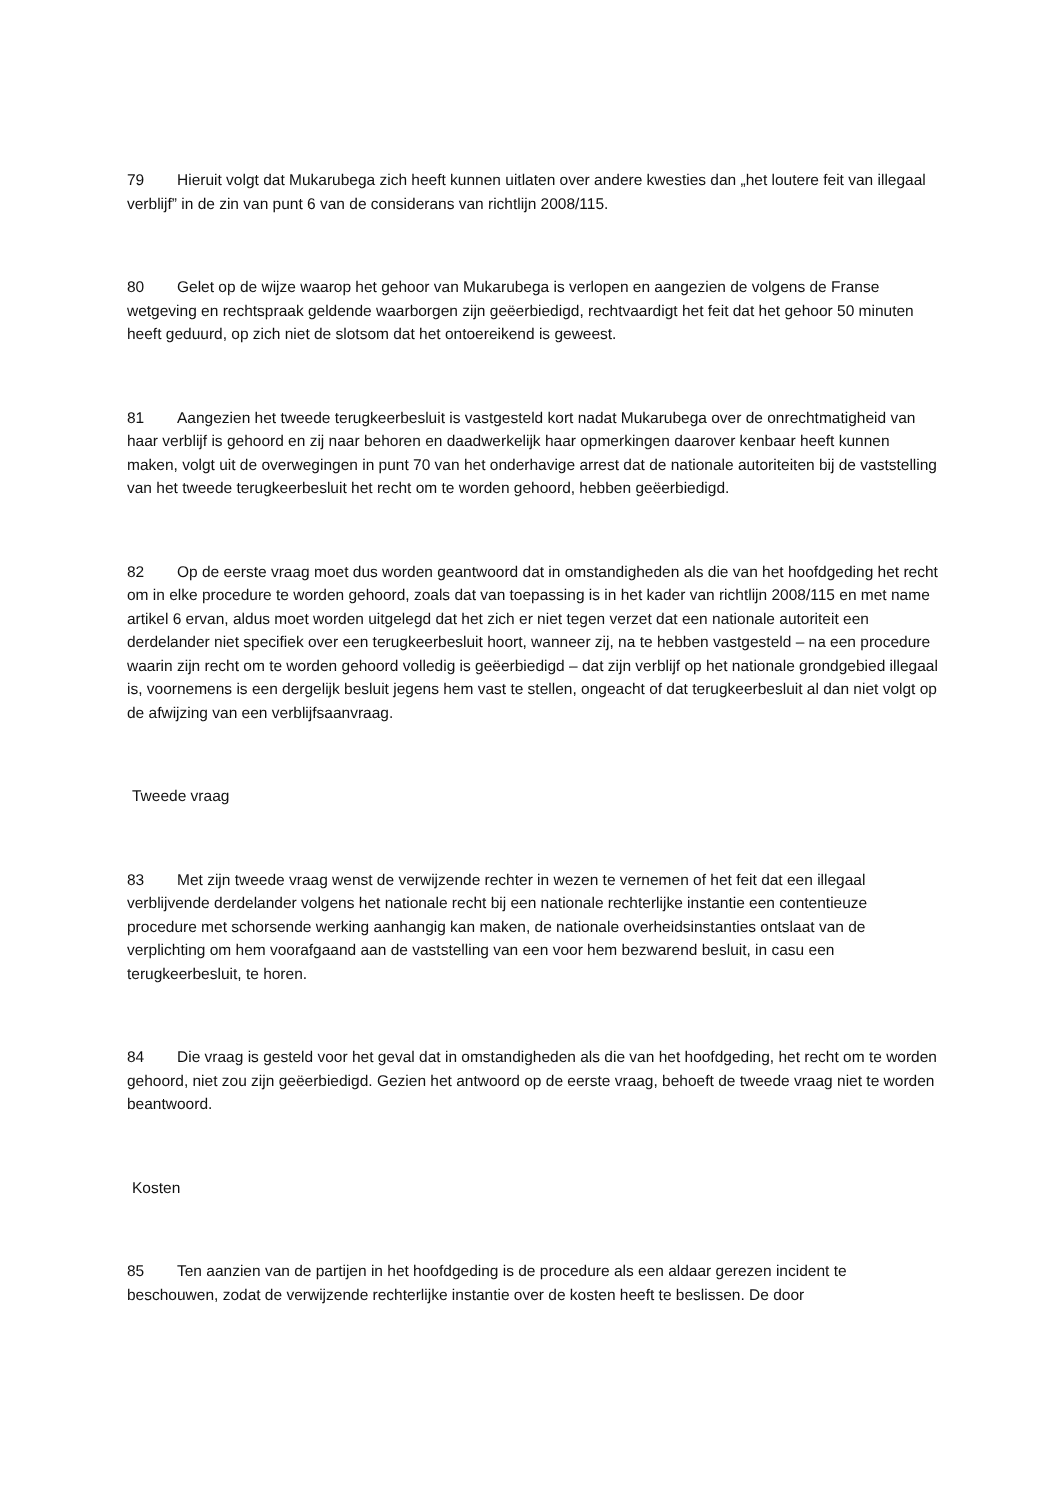79 Hieruit volgt dat Mukarubega zich heeft kunnen uitlaten over andere kwesties dan „het loutere feit van illegaal verblijf” in de zin van punt 6 van de considerans van richtlijn 2008/115.
80 Gelet op de wijze waarop het gehoor van Mukarubega is verlopen en aangezien de volgens de Franse wetgeving en rechtspraak geldende waarborgen zijn geëerbiedigd, rechtvaardigt het feit dat het gehoor 50 minuten heeft geduurd, op zich niet de slotsom dat het ontoereikend is geweest.
81 Aangezien het tweede terugkeerbesluit is vastgesteld kort nadat Mukarubega over de onrechtmatigheid van haar verblijf is gehoord en zij naar behoren en daadwerkelijk haar opmerkingen daarover kenbaar heeft kunnen maken, volgt uit de overwegingen in punt 70 van het onderhavige arrest dat de nationale autoriteiten bij de vaststelling van het tweede terugkeerbesluit het recht om te worden gehoord, hebben geëerbiedigd.
82 Op de eerste vraag moet dus worden geantwoord dat in omstandigheden als die van het hoofdgeding het recht om in elke procedure te worden gehoord, zoals dat van toepassing is in het kader van richtlijn 2008/115 en met name artikel 6 ervan, aldus moet worden uitgelegd dat het zich er niet tegen verzet dat een nationale autoriteit een derdelander niet specifiek over een terugkeerbesluit hoort, wanneer zij, na te hebben vastgesteld – na een procedure waarin zijn recht om te worden gehoord volledig is geëerbiedigd – dat zijn verblijf op het nationale grondgebied illegaal is, voornemens is een dergelijk besluit jegens hem vast te stellen, ongeacht of dat terugkeerbesluit al dan niet volgt op de afwijzing van een verblijfsaanvraag.
Tweede vraag
83 Met zijn tweede vraag wenst de verwijzende rechter in wezen te vernemen of het feit dat een illegaal verblijvende derdelander volgens het nationale recht bij een nationale rechterlijke instantie een contentieuze procedure met schorsende werking aanhangig kan maken, de nationale overheidsinstanties ontslaat van de verplichting om hem voorafgaand aan de vaststelling van een voor hem bezwarend besluit, in casu een terugkeerbesluit, te horen.
84 Die vraag is gesteld voor het geval dat in omstandigheden als die van het hoofdgeding, het recht om te worden gehoord, niet zou zijn geëerbiedigd. Gezien het antwoord op de eerste vraag, behoeft de tweede vraag niet te worden beantwoord.
Kosten
85 Ten aanzien van de partijen in het hoofdgeding is de procedure als een aldaar gerezen incident te beschouwen, zodat de verwijzende rechterlijke instantie over de kosten heeft te beslissen. De door